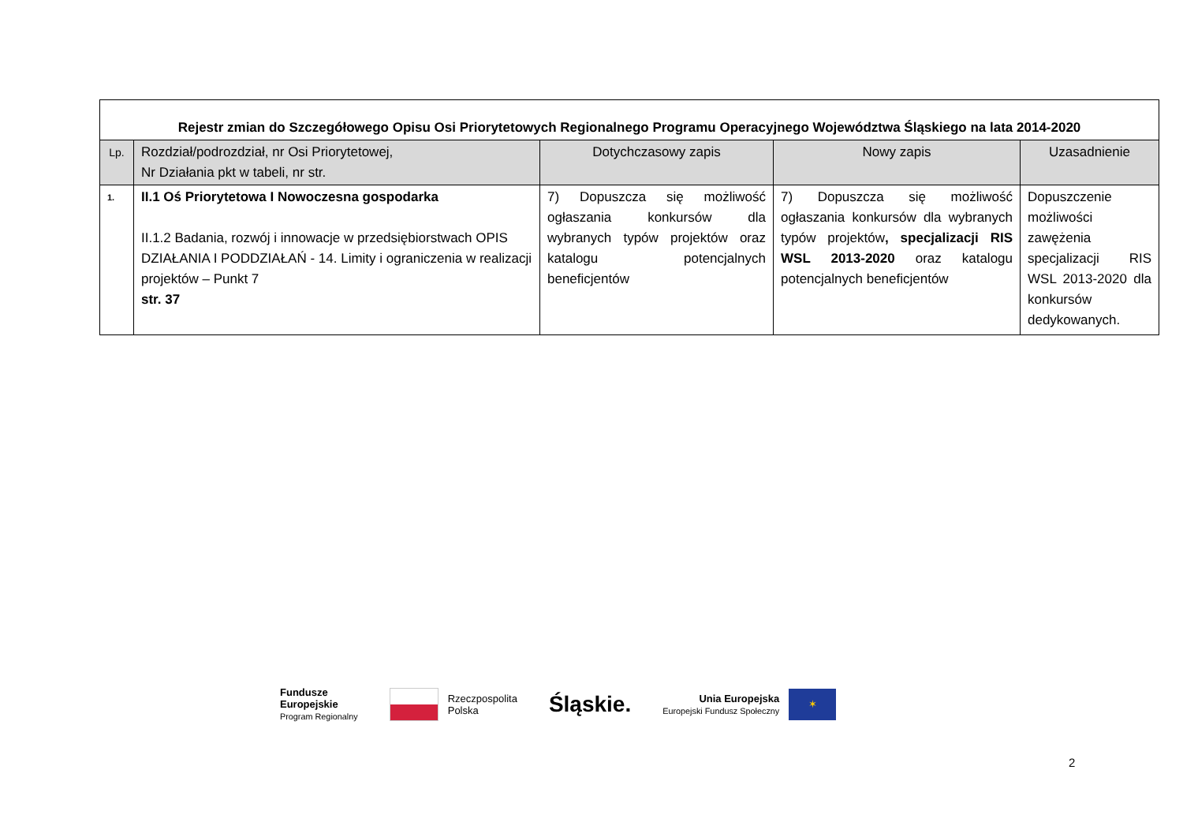| Rejestr zmian do Szczegółowego Opisu Osi Priorytetowych Regionalnego Programu Operacyjnego Województwa Śląskiego na lata 2014-2020 | | | | |
| Lp. | Rozdział/podrozdział, nr Osi Priorytetowej, Nr Działania pkt w tabeli, nr str. | Dotychczasowy zapis | Nowy zapis | Uzasadnienie |
| 1. | II.1 Oś Priorytetowa I Nowoczesna gospodarka II.1.2 Badania, rozwój i innowacje w przedsiębiorstwach OPIS DZIAŁANIA I PODDZIAŁAŃ - 14. Limity i ograniczenia w realizacji projektów – Punkt 7 str. 37 | 7) Dopuszcza się możliwość ogłaszania konkursów dla wybranych typów projektów oraz katalogu potencjalnych beneficjentów | 7) Dopuszcza się możliwość ogłaszania konkursów dla wybranych typów projektów , specjalizacji RIS WSL 2013-2020 oraz katalogu potencjalnych beneficjentów | Dopuszczenie możliwości zawężenia specjalizacji RIS WSL 2013-2020 dla konkursów dedykowanych. |
Fundusze
Europejskie
Program Regionalny
Rzeczpospolita
Polska
Śląskie.
Unia Europejska
Europejski Fundusz Społeczny
✶
2